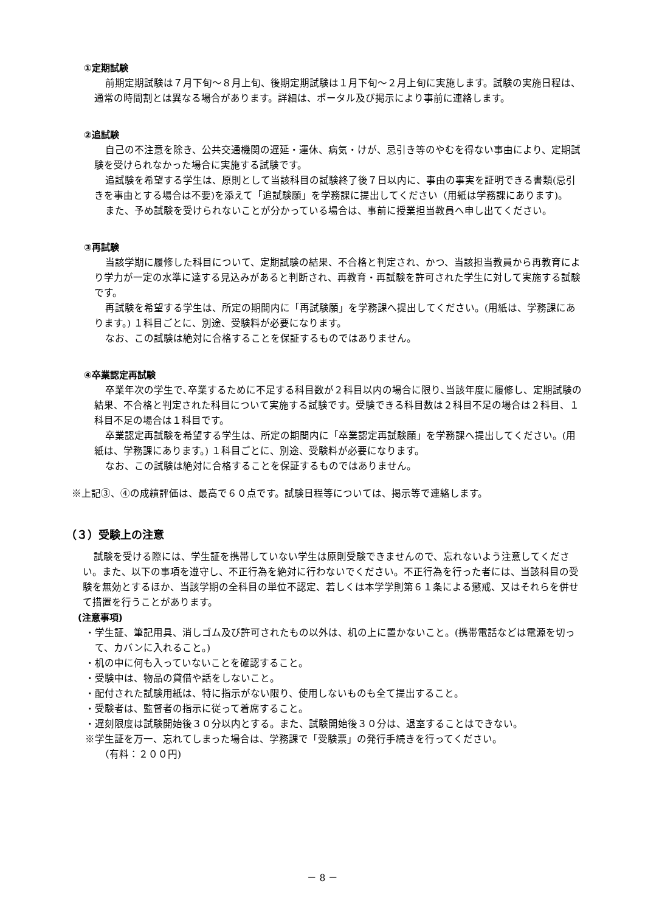①定期試験
前期定期試験は７月下旬～８月上旬、後期定期試験は１月下旬～２月上旬に実施します。試験の実施日程は、通常の時間割とは異なる場合があります。詳細は、ポータル及び掲示により事前に連絡します。
②追試験
自己の不注意を除き、公共交通機関の遅延・運休、病気・けが、忌引き等のやむを得ない事由により、定期試験を受けられなかった場合に実施する試験です。
追試験を希望する学生は、原則として当該科目の試験終了後７日以内に、事由の事実を証明できる書類(忌引きを事由とする場合は不要)を添えて「追試験願」を学務課に提出してください（用紙は学務課にあります)。
また、予め試験を受けられないことが分かっている場合は、事前に授業担当教員へ申し出てください。
③再試験
当該学期に履修した科目について、定期試験の結果、不合格と判定され、かつ、当該担当教員から再教育により学力が一定の水準に達する見込みがあると判断され、再教育・再試験を許可された学生に対して実施する試験です。
再試験を希望する学生は、所定の期間内に「再試験願」を学務課へ提出してください。(用紙は、学務課にあります。) １科目ごとに、別途、受験料が必要になります。
なお、この試験は絶対に合格することを保証するものではありません。
④卒業認定再試験
卒業年次の学生で､卒業するために不足する科目数が２科目以内の場合に限り､当該年度に履修し、定期試験の結果、不合格と判定された科目について実施する試験です。受験できる科目数は２科目不足の場合は２科目、１科目不足の場合は１科目です。
卒業認定再試験を希望する学生は、所定の期間内に「卒業認定再試験願」を学務課へ提出してください。(用紙は、学務課にあります。) １科目ごとに、別途、受験料が必要になります。
なお、この試験は絶対に合格することを保証するものではありません。
※上記③、④の成績評価は、最高で６０点です。試験日程等については、掲示等で連絡します。
（３）受験上の注意
試験を受ける際には、学生証を携帯していない学生は原則受験できませんので、忘れないよう注意してください。また、以下の事項を遵守し、不正行為を絶対に行わないでください。不正行為を行った者には、当該科目の受験を無効とするほか、当該学期の全科目の単位不認定、若しくは本学学則第６１条による懲戒、又はそれらを併せて措置を行うことがあります。
(注意事項)
・学生証、筆記用具、消しゴム及び許可されたもの以外は、机の上に置かないこと。(携帯電話などは電源を切って、カバンに入れること。)
・机の中に何も入っていないことを確認すること。
・受験中は、物品の貸借や話をしないこと。
・配付された試験用紙は、特に指示がない限り、使用しないものも全て提出すること。
・受験者は、監督者の指示に従って着席すること。
・遅刻限度は試験開始後３０分以内とする。また、試験開始後３０分は、退室することはできない。
※学生証を万一、忘れてしまった場合は、学務課で「受験票」の発行手続きを行ってください。
（有料：２００円)
－ 8 －